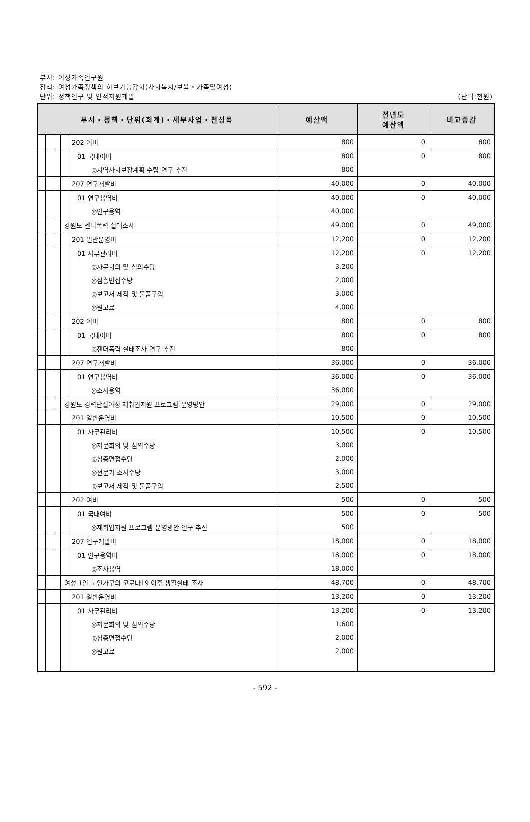부서: 여성가족연구원
정책: 여성가족정책의 허브기능강화(사회복지/보육・가족및여성)
단위: 정책연구 및 인적자원개발
(단위:천원)
| 부서・정책・단위(회계)・세부사업・편성목 | | | | | 예산액 | 전년도 예산액 | 비교증감 |
| --- | --- | --- | --- | --- | --- | --- | --- |
| | | | | 202 여비 | 800 | 0 | 800 |
| | | | | 01 국내여비 | 800 | 0 | 800 |
| | | | | ◎지역사회보장계획 수립 연구 추진 | 800 | | |
| | | | | 207 연구개발비 | 40,000 | 0 | 40,000 |
| | | | | 01 연구용역비 | 40,000 | 0 | 40,000 |
| | | | | ◎연구용역 | 40,000 | | |
| | | | 강원도 젠더폭력 실태조사 | | 49,000 | 0 | 49,000 |
| | | | | 201 일반운영비 | 12,200 | 0 | 12,200 |
| | | | | 01 사무관리비 | 12,200 | 0 | 12,200 |
| | | | | ◎자문회의 및 심의수당 | 3,200 | | |
| | | | | ◎심층면접수당 | 2,000 | | |
| | | | | ◎보고서 제작 및 물품구입 | 3,000 | | |
| | | | | ◎원고료 | 4,000 | | |
| | | | | 202 여비 | 800 | 0 | 800 |
| | | | | 01 국내여비 | 800 | 0 | 800 |
| | | | | ◎젠더폭력 실태조사 연구 추진 | 800 | | |
| | | | | 207 연구개발비 | 36,000 | 0 | 36,000 |
| | | | | 01 연구용역비 | 36,000 | 0 | 36,000 |
| | | | | ◎조사용역 | 36,000 | | |
| | | | 강원도 경력단절여성 재취업지원 프로그램 운영방안 | | 29,000 | 0 | 29,000 |
| | | | | 201 일반운영비 | 10,500 | 0 | 10,500 |
| | | | | 01 사무관리비 | 10,500 | 0 | 10,500 |
| | | | | ◎자문회의 및 심의수당 | 3,000 | | |
| | | | | ◎심층면접수당 | 2,000 | | |
| | | | | ◎전문가 조사수당 | 3,000 | | |
| | | | | ◎보고서 제작 및 물품구입 | 2,500 | | |
| | | | | 202 여비 | 500 | 0 | 500 |
| | | | | 01 국내여비 | 500 | 0 | 500 |
| | | | | ◎재취업지원 프로그램 운영방안 연구 추진 | 500 | | |
| | | | | 207 연구개발비 | 18,000 | 0 | 18,000 |
| | | | | 01 연구용역비 | 18,000 | 0 | 18,000 |
| | | | | ◎조사용역 | 18,000 | | |
| | | | 여성 1인 노인가구의 코로나19 이후 생활실태 조사 | | 48,700 | 0 | 48,700 |
| | | | | 201 일반운영비 | 13,200 | 0 | 13,200 |
| | | | | 01 사무관리비 | 13,200 | 0 | 13,200 |
| | | | | ◎자문회의 및 심의수당 | 1,600 | | |
| | | | | ◎심층면접수당 | 2,000 | | |
| | | | | ◎원고료 | 2,000 | | |
- 592 -